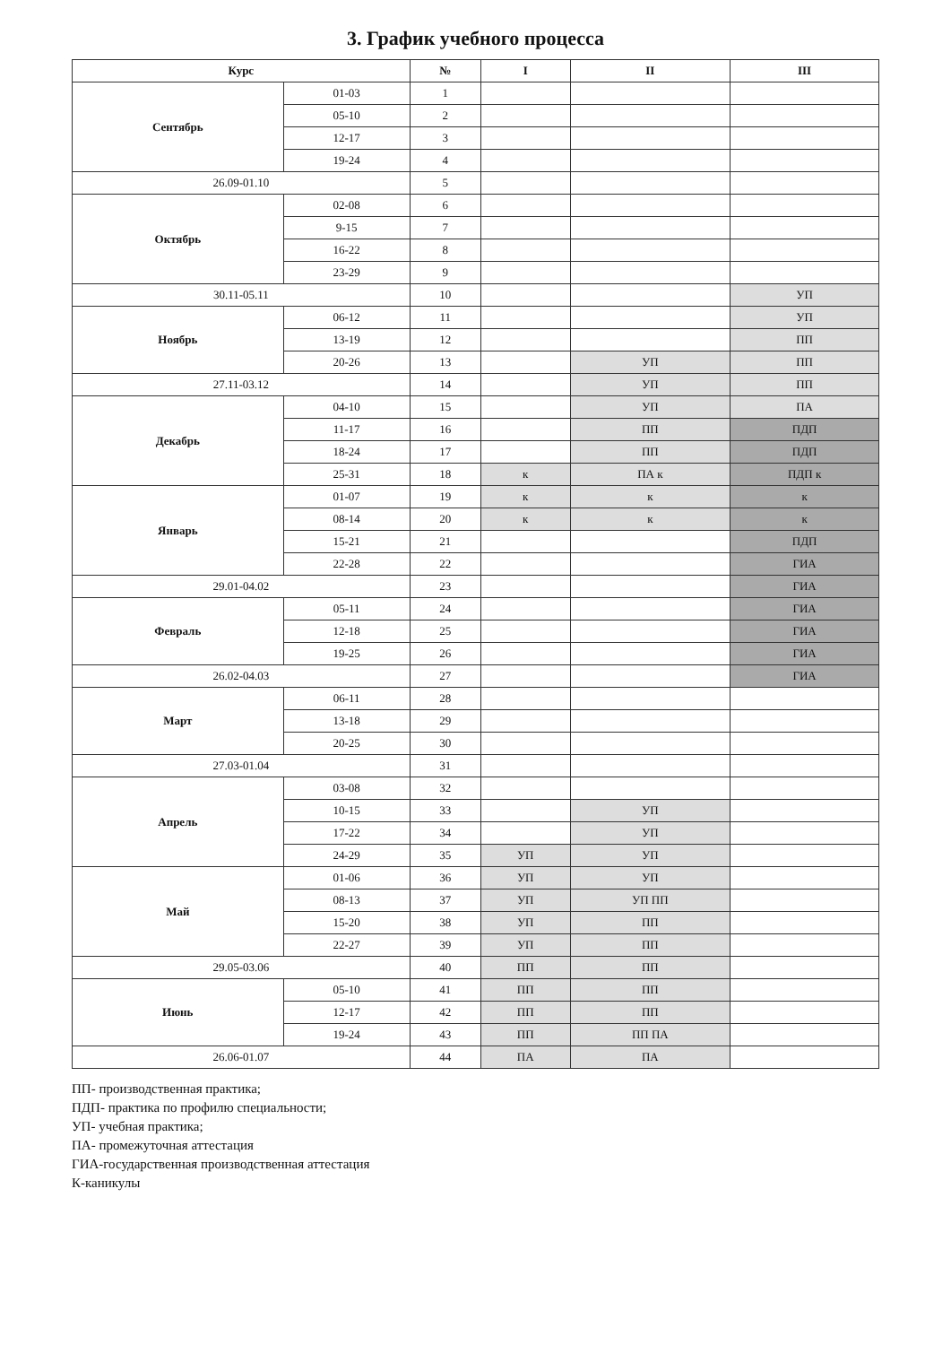3. График учебного процесса
| Курс | | № | I | II | III |
| --- | --- | --- | --- | --- | --- |
| Сентябрь | 01-03 | 1 | | | |
| | 05-10 | 2 | | | |
| | 12-17 | 3 | | | |
| | 19-24 | 4 | | | |
| 26.09-01.10 | | 5 | | | |
| Октябрь | 02-08 | 6 | | | |
| | 9-15 | 7 | | | |
| | 16-22 | 8 | | | |
| | 23-29 | 9 | | | |
| 30.11-05.11 | | 10 | | | УП |
| Ноябрь | 06-12 | 11 | | | УП |
| | 13-19 | 12 | | | ПП |
| | 20-26 | 13 | | УП | ПП |
| 27.11-03.12 | | 14 | | УП | ПП |
| Декабрь | 04-10 | 15 | | УП | ПА |
| | 11-17 | 16 | | ПП | ПДП |
| | 18-24 | 17 | | ПП | ПДП |
| | 25-31 | 18 | к | ПА к | ПДП к |
| Январь | 01-07 | 19 | к | к | к |
| | 08-14 | 20 | к | к | к |
| | 15-21 | 21 | | | ПДП |
| | 22-28 | 22 | | | ГИА |
| 29.01-04.02 | | 23 | | | ГИА |
| Февраль | 05-11 | 24 | | | ГИА |
| | 12-18 | 25 | | | ГИА |
| | 19-25 | 26 | | | ГИА |
| 26.02-04.03 | | 27 | | | ГИА |
| Март | 06-11 | 28 | | | |
| | 13-18 | 29 | | | |
| | 20-25 | 30 | | | |
| 27.03-01.04 | | 31 | | | |
| Апрель | 03-08 | 32 | | | |
| | 10-15 | 33 | | УП | |
| | 17-22 | 34 | | УП | |
| | 24-29 | 35 | УП | УП | |
| Май | 01-06 | 36 | УП | УП | |
| | 08-13 | 37 | УП | УП ПП | |
| | 15-20 | 38 | УП | ПП | |
| | 22-27 | 39 | УП | ПП | |
| 29.05-03.06 | | 40 | ПП | ПП | |
| Июнь | 05-10 | 41 | ПП | ПП | |
| | 12-17 | 42 | ПП | ПП | |
| | 19-24 | 43 | ПП | ПП ПА | |
| 26.06-01.07 | | 44 | ПА | ПА | |
ПП- производственная практика;
ПДП- практика по профилю специальности;
УП- учебная практика;
ПА- промежуточная аттестация
ГИА-государственная производственная аттестация
К-каникулы